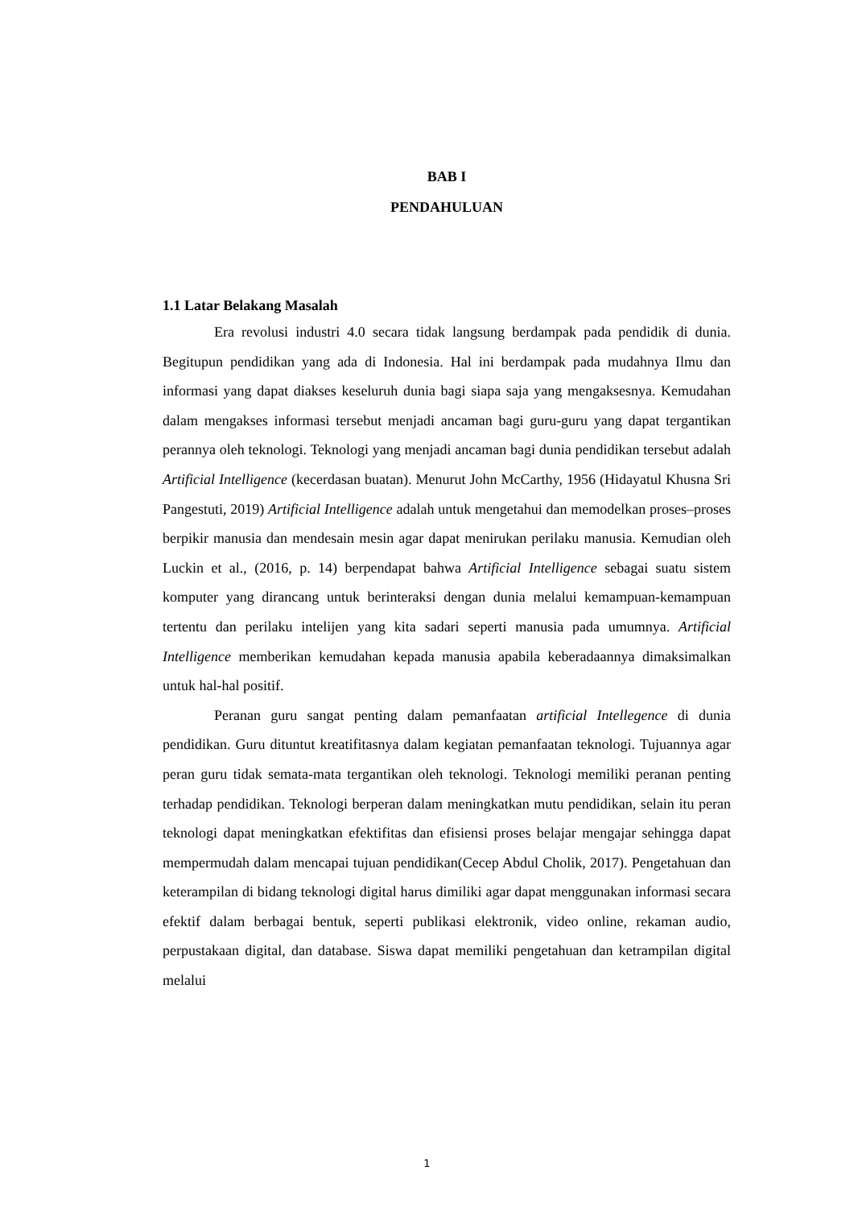BAB I
PENDAHULUAN
1.1 Latar Belakang Masalah
Era revolusi industri 4.0 secara tidak langsung berdampak pada pendidik di dunia. Begitupun pendidikan yang ada di Indonesia. Hal ini berdampak pada mudahnya Ilmu dan informasi yang dapat diakses keseluruh dunia bagi siapa saja yang mengaksesnya. Kemudahan dalam mengakses informasi tersebut menjadi ancaman bagi guru-guru yang dapat tergantikan perannya oleh teknologi. Teknologi yang menjadi ancaman bagi dunia pendidikan tersebut adalah Artificial Intelligence (kecerdasan buatan). Menurut John McCarthy, 1956 (Hidayatul Khusna Sri Pangestuti, 2019) Artificial Intelligence adalah untuk mengetahui dan memodelkan proses–proses berpikir manusia dan mendesain mesin agar dapat menirukan perilaku manusia. Kemudian oleh Luckin et al., (2016, p. 14) berpendapat bahwa Artificial Intelligence sebagai suatu sistem komputer yang dirancang untuk berinteraksi dengan dunia melalui kemampuan-kemampuan tertentu dan perilaku intelijen yang kita sadari seperti manusia pada umumnya. Artificial Intelligence memberikan kemudahan kepada manusia apabila keberadaannya dimaksimalkan untuk hal-hal positif.
Peranan guru sangat penting dalam pemanfaatan artificial Intellegence di dunia pendidikan. Guru dituntut kreatifitasnya dalam kegiatan pemanfaatan teknologi. Tujuannya agar peran guru tidak semata-mata tergantikan oleh teknologi. Teknologi memiliki peranan penting terhadap pendidikan. Teknologi berperan dalam meningkatkan mutu pendidikan, selain itu peran teknologi dapat meningkatkan efektifitas dan efisiensi proses belajar mengajar sehingga dapat mempermudah dalam mencapai tujuan pendidikan(Cecep Abdul Cholik, 2017). Pengetahuan dan keterampilan di bidang teknologi digital harus dimiliki agar dapat menggunakan informasi secara efektif dalam berbagai bentuk, seperti publikasi elektronik, video online, rekaman audio, perpustakaan digital, dan database. Siswa dapat memiliki pengetahuan dan ketrampilan digital melalui
1